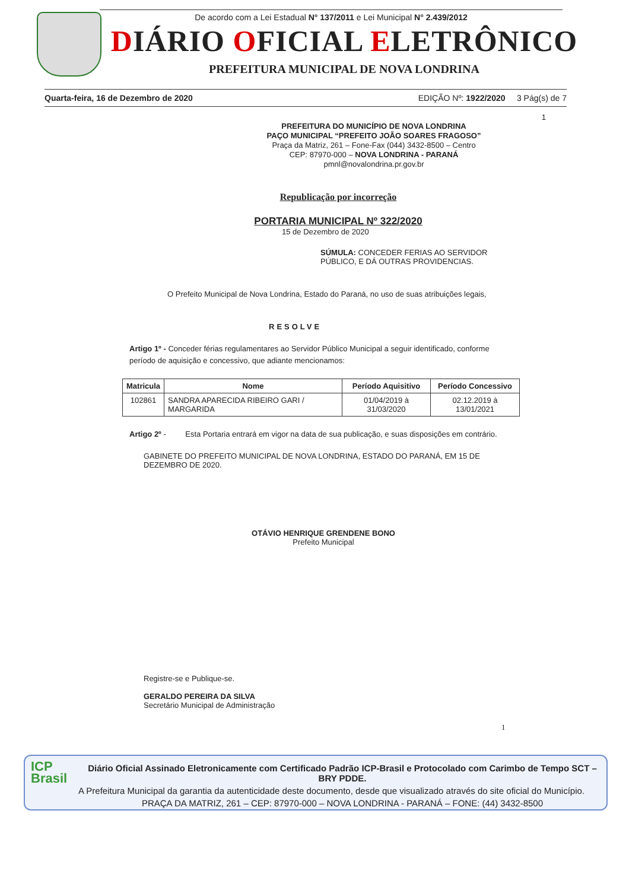De acordo com a Lei Estadual N° 137/2011 e Lei Municipal N° 2.439/2012
DIÁRIO OFICIAL ELETRÔNICO
PREFEITURA MUNICIPAL DE NOVA LONDRINA
Quarta-feira, 16 de Dezembro de 2020 EDIÇÃO Nº: 1922/2020 3 Pág(s) de 7
1
PREFEITURA DO MUNICÍPIO DE NOVA LONDRINA
PAÇO MUNICIPAL “PREFEITO JOÃO SOARES FRAGOSO”
Praça da Matriz, 261 – Fone-Fax (044) 3432-8500 – Centro
CEP: 87970-000 – NOVA LONDRINA - PARANÁ
pmnl@novalondrina.pr.gov.br
Republicação por incorreção
PORTARIA MUNICIPAL Nº 322/2020
15 de Dezembro de 2020
SÚMULA: CONCEDER FERIAS AO SERVIDOR PÚBLICO, E DÁ OUTRAS PROVIDENCIAS.
O Prefeito Municipal de Nova Londrina, Estado do Paraná, no uso de suas atribuições legais,
RESOLVE
Artigo 1º - Conceder férias regulamentares ao Servidor Público Municipal a seguir identificado, conforme período de aquisição e concessivo, que adiante mencionamos:
| Matricula | Nome | Período Aquisitivo | Período Concessivo |
| --- | --- | --- | --- |
| 102861 | SANDRA APARECIDA RIBEIRO GARI / MARGARIDA | 01/04/2019 à 31/03/2020 | 02.12.2019 à 13/01/2021 |
Artigo 2º - Esta Portaria entrará em vigor na data de sua publicação, e suas disposições em contrário.
GABINETE DO PREFEITO MUNICIPAL DE NOVA LONDRINA, ESTADO DO PARANÁ, EM 15 DE DEZEMBRO DE 2020.
OTÁVIO HENRIQUE GRENDENE BONO
Prefeito Municipal
Registre-se e Publique-se.
GERALDO PEREIRA DA SILVA
Secretário Municipal de Administração
1
ICP
Brasil
Diário Oficial Assinado Eletronicamente com Certificado Padrão ICP-Brasil e Protocolado com Carimbo de Tempo SCT – BRY PDDE.
A Prefeitura Municipal da garantia da autenticidade deste documento, desde que visualizado através do site oficial do Município.
PRAÇA DA MATRIZ, 261 – CEP: 87970-000 – NOVA LONDRINA - PARANÁ – FONE: (44) 3432-8500